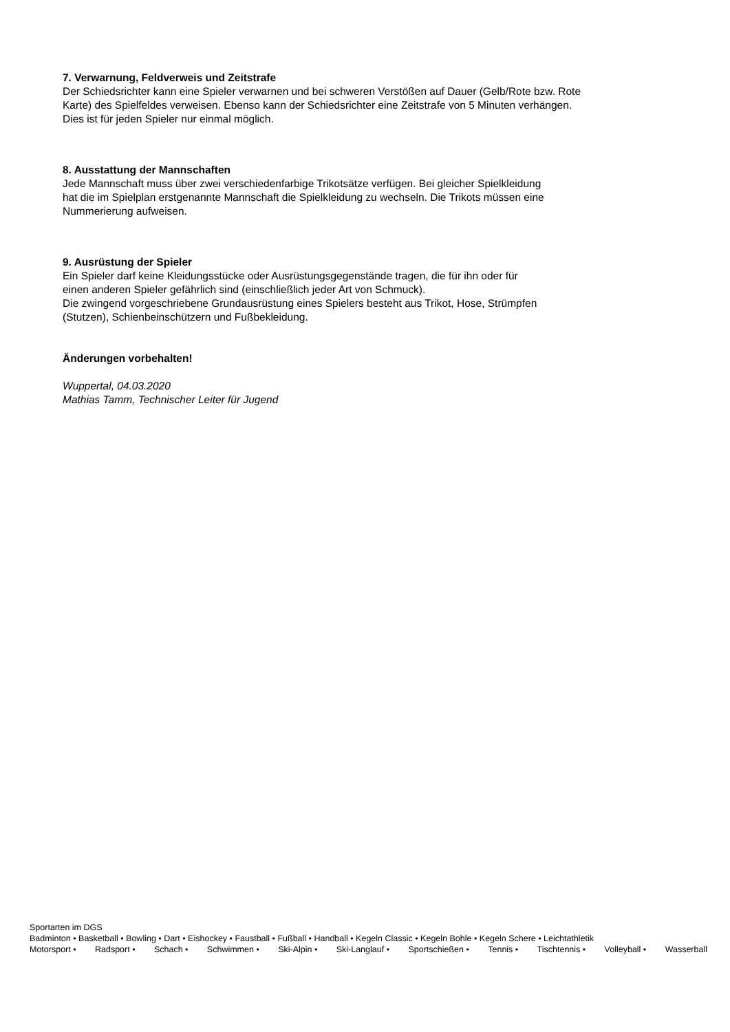7. Verwarnung, Feldverweis und Zeitstrafe
Der Schiedsrichter kann eine Spieler verwarnen und bei schweren Verstößen auf Dauer (Gelb/Rote bzw. Rote
Karte) des Spielfeldes verweisen. Ebenso kann der Schiedsrichter eine Zeitstrafe von 5 Minuten verhängen.
Dies ist für jeden Spieler nur einmal möglich.
8. Ausstattung der Mannschaften
Jede Mannschaft muss über zwei verschiedenfarbige Trikotsätze verfügen. Bei gleicher Spielkleidung
hat die im Spielplan erstgenannte Mannschaft die Spielkleidung zu wechseln. Die Trikots müssen eine
Nummerierung aufweisen.
9. Ausrüstung der Spieler
Ein Spieler darf keine Kleidungsstücke oder Ausrüstungsgegenstände tragen, die für ihn oder für
einen anderen Spieler gefährlich sind (einschließlich jeder Art von Schmuck).
Die zwingend vorgeschriebene Grundausrüstung eines Spielers besteht aus Trikot, Hose, Strümpfen
(Stutzen), Schienbeinschützern und Fußbekleidung.
Änderungen vorbehalten!
Wuppertal, 04.03.2020
Mathias Tamm, Technischer Leiter für Jugend
Sportarten im DGS
Badminton • Basketball • Bowling • Dart • Eishockey • Faustball • Fußball • Handball • Kegeln Classic • Kegeln Bohle • Kegeln Schere • Leichtathletik
Motorsport • Radsport • Schach • Schwimmen • Ski-Alpin • Ski-Langlauf • Sportschießen • Tennis • Tischtennis • Volleyball • Wasserball